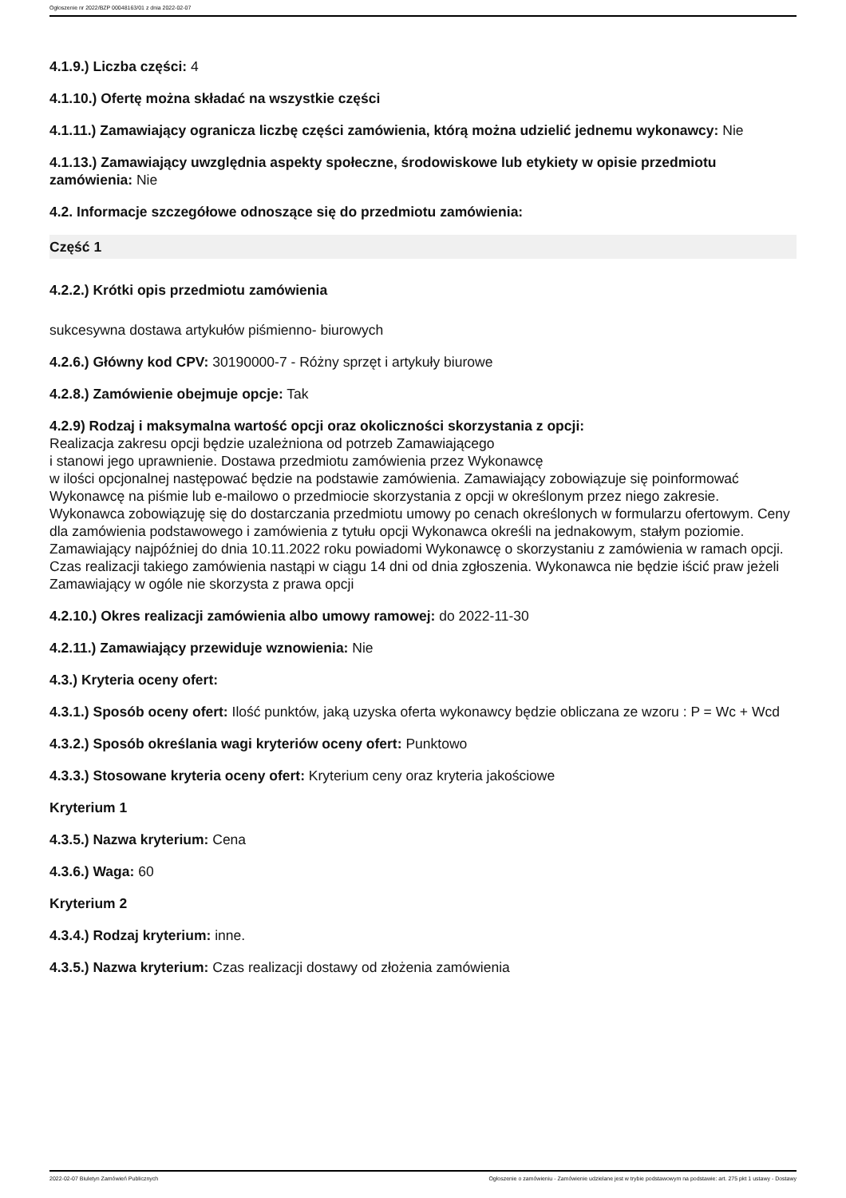Ogłoszenie nr 2022/BZP 00048163/01 z dnia 2022-02-07
4.1.9.) Liczba części: 4
4.1.10.) Ofertę można składać na wszystkie części
4.1.11.) Zamawiający ogranicza liczbę części zamówienia, którą można udzielić jednemu wykonawcy: Nie
4.1.13.) Zamawiający uwzględnia aspekty społeczne, środowiskowe lub etykiety w opisie przedmiotu zamówienia: Nie
4.2. Informacje szczegółowe odnoszące się do przedmiotu zamówienia:
Część 1
4.2.2.) Krótki opis przedmiotu zamówienia
sukcesywna dostawa artykułów piśmienno- biurowych
4.2.6.) Główny kod CPV: 30190000-7 - Różny sprzęt i artykuły biurowe
4.2.8.) Zamówienie obejmuje opcje: Tak
4.2.9) Rodzaj i maksymalna wartość opcji oraz okoliczności skorzystania z opcji:
Realizacja zakresu opcji będzie uzależniona od potrzeb Zamawiającego
i stanowi jego uprawnienie. Dostawa przedmiotu zamówienia przez Wykonawcę
w ilości opcjonalnej następować będzie na podstawie zamówienia. Zamawiający zobowiązuje się poinformować Wykonawcę na piśmie lub e-mailowo o przedmiocie skorzystania z opcji w określonym przez niego zakresie. Wykonawca zobowiązuję się do dostarczania przedmiotu umowy po cenach określonych w formularzu ofertowym. Ceny dla zamówienia podstawowego i zamówienia z tytułu opcji Wykonawca określi na jednakowym, stałym poziomie. Zamawiający najpóźniej do dnia 10.11.2022 roku powiadomi Wykonawcę o skorzystaniu z zamówienia w ramach opcji. Czas realizacji takiego zamówienia nastąpi w ciągu 14 dni od dnia zgłoszenia. Wykonawca nie będzie iścić praw jeżeli Zamawiający w ogóle nie skorzysta z prawa opcji
4.2.10.) Okres realizacji zamówienia albo umowy ramowej: do 2022-11-30
4.2.11.) Zamawiający przewiduje wznowienia: Nie
4.3.) Kryteria oceny ofert:
4.3.1.) Sposób oceny ofert: Ilość punktów, jaką uzyska oferta wykonawcy będzie obliczana ze wzoru : P = Wc + Wcd
4.3.2.) Sposób określania wagi kryteriów oceny ofert: Punktowo
4.3.3.) Stosowane kryteria oceny ofert: Kryterium ceny oraz kryteria jakościowe
Kryterium 1
4.3.5.) Nazwa kryterium: Cena
4.3.6.) Waga: 60
Kryterium 2
4.3.4.) Rodzaj kryterium: inne.
4.3.5.) Nazwa kryterium: Czas realizacji dostawy od złożenia zamówienia
2022-02-07 Biuletyn Zamówień Publicznych Ogłoszenie o zamówieniu - Zamówienie udzielane jest w trybie podstawowym na podstawie: art. 275 pkt 1 ustawy - Dostawy